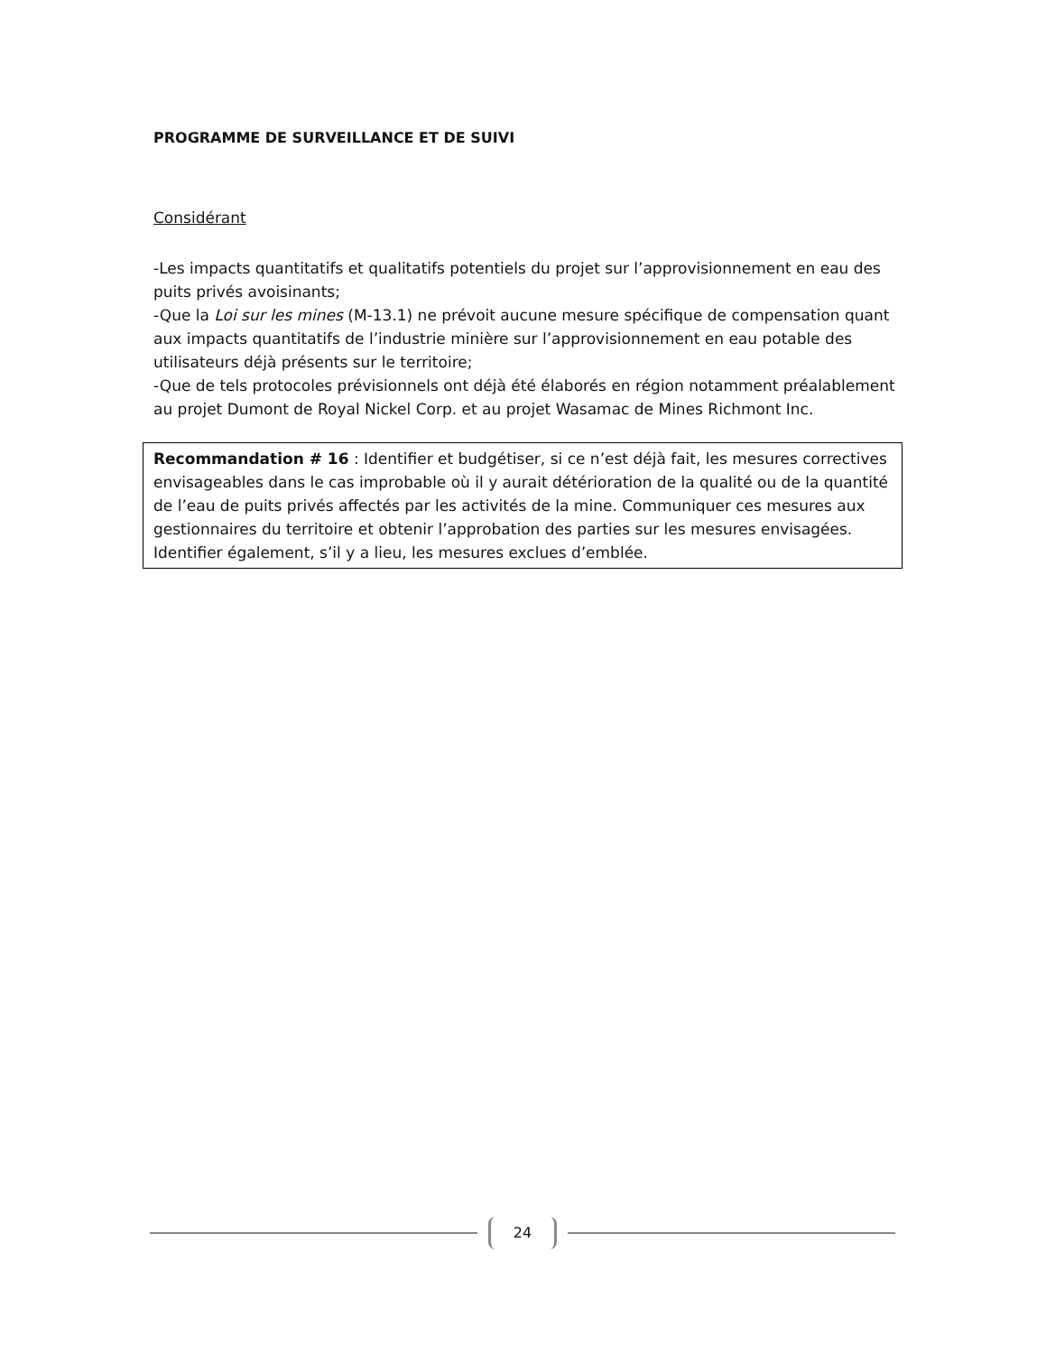PROGRAMME DE SURVEILLANCE ET DE SUIVI
Considérant
-Les impacts quantitatifs et qualitatifs potentiels du projet sur l’approvisionnement en eau des puits privés avoisinants;
-Que la Loi sur les mines (M-13.1) ne prévoit aucune mesure spécifique de compensation quant aux impacts quantitatifs de l’industrie minière sur l’approvisionnement en eau potable des utilisateurs déjà présents sur le territoire;
-Que de tels protocoles prévisionnels ont déjà été élaborés en région notamment préalablement au projet Dumont de Royal Nickel Corp. et au projet Wasamac de Mines Richmont Inc.
Recommandation # 16 : Identifier et budgétiser, si ce n’est déjà fait, les mesures correctives envisageables dans le cas improbable où il y aurait détérioration de la qualité ou de la quantité de l’eau de puits privés affectés par les activités de la mine. Communiquer ces mesures aux gestionnaires du territoire et obtenir l’approbation des parties sur les mesures envisagées. Identifier également, s’il y a lieu, les mesures exclues d’emblée.
24